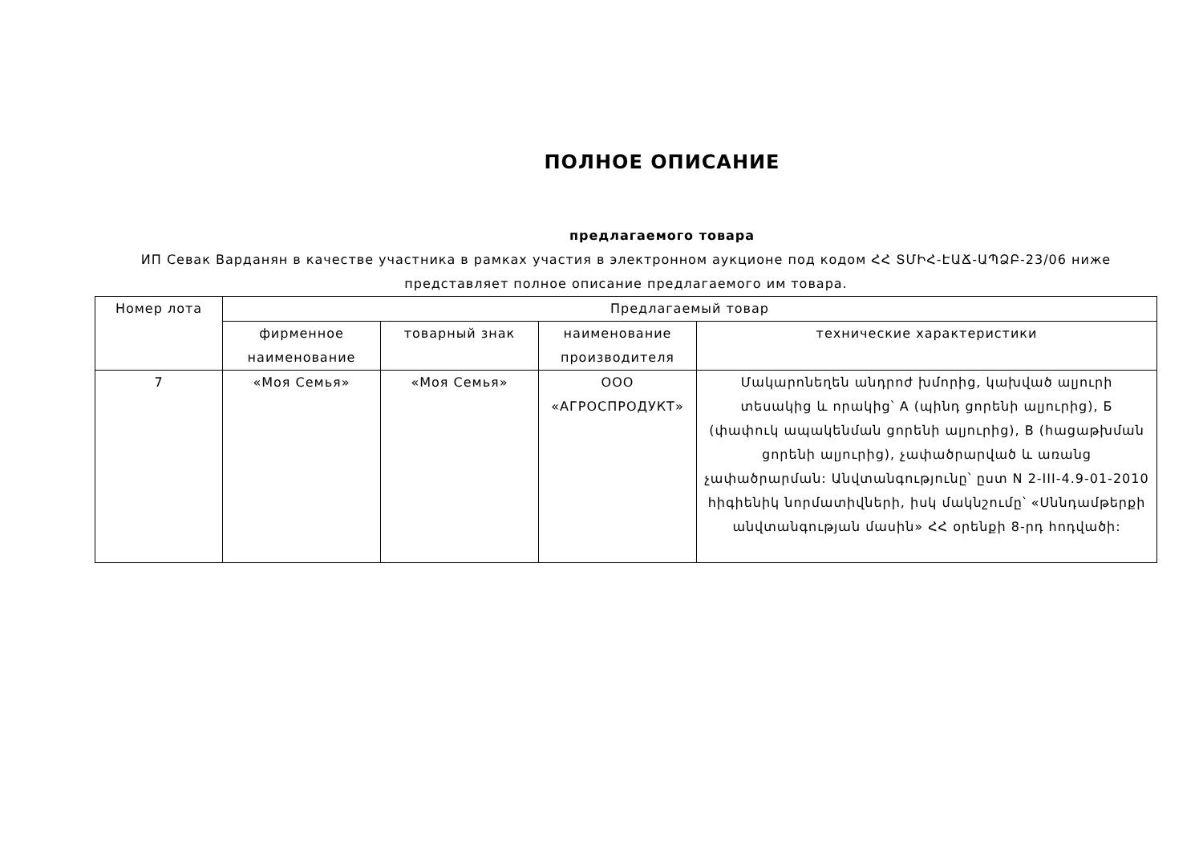ПОЛНОЕ ОПИСАНИЕ
предлагаемого товара
ИП Севак Варданян в качестве участника в рамках участия в электронном аукционе под кодом ՀՀ ՏՄԻՀ-ԷԱՃ-ԱՊՁԲ-23/06 ниже представляет полное описание предлагаемого им товара.
| Номер лота | Предлагаемый товар | | | |
| --- | --- | --- | --- | --- |
| | фирменное наименование | товарный знак | наименование производителя | технические характеристики |
| 7 | «Моя Семья» | «Моя Семья» | ООО «АГРОСПРОДУКТ» | Մակարոնեղեն անդրոժ խմորից, կախված ալյուրի տեսակից և որակից՝ A (պինդ ցորենի ալյուրից), Б (փափուկ ապակենման ցորենի ալյուրից), B (հացաթխման ցորենի ալյուրից), չափածրարված և առանց չափածրարման: Անվտանգությունը՝ ըստ N 2-III-4.9-01-2010 հիգիենիկ նորմատիվների, իսկ մակնշումը՝ «Սննդամթերքի անվտանգության մասին» ՀՀ օրենքի 8-րդ հոդվածի: |